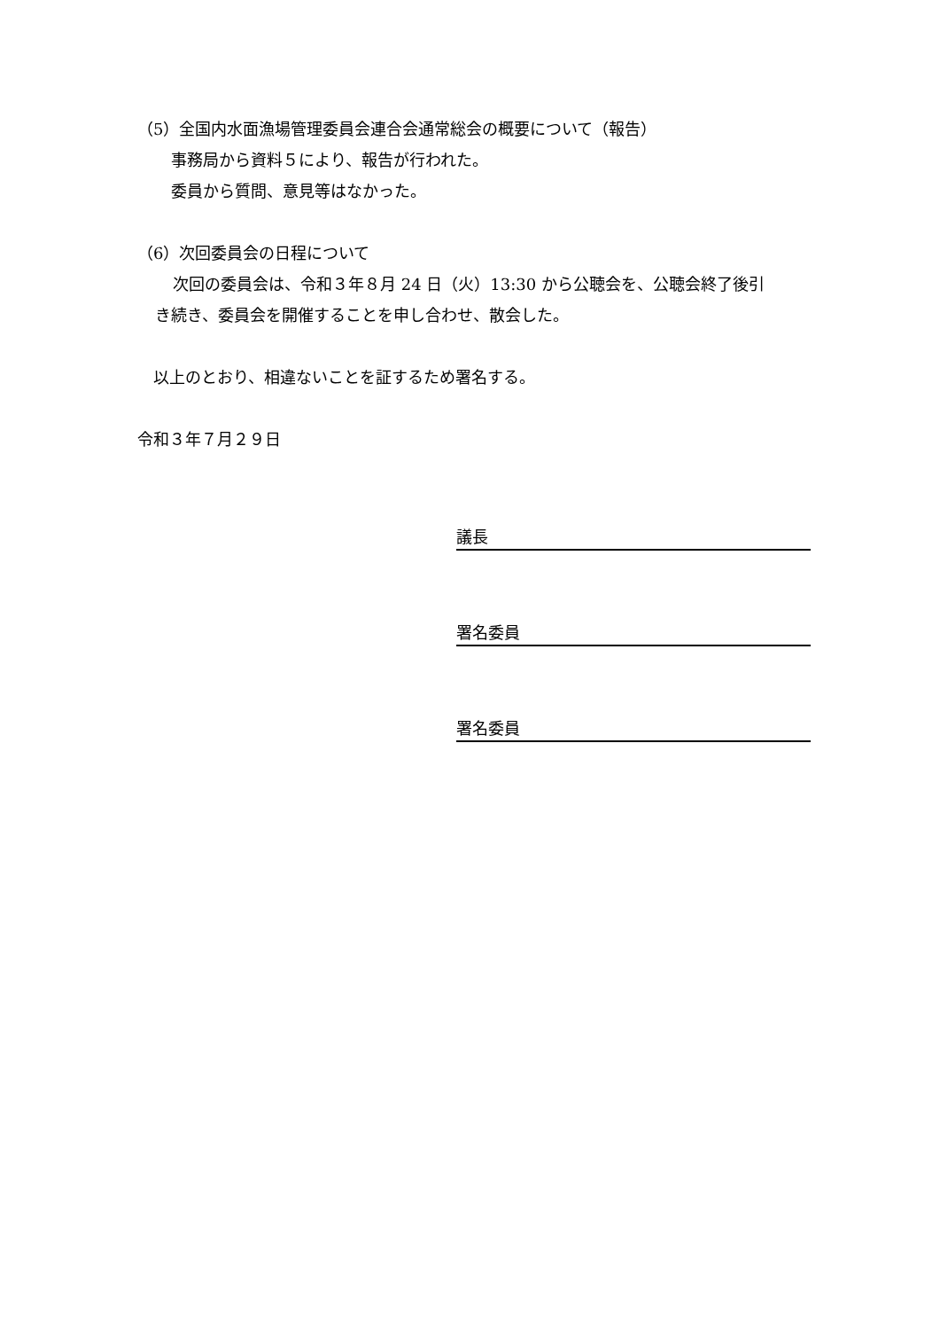（5）全国内水面漁場管理委員会連合会通常総会の概要について（報告）
事務局から資料５により、報告が行われた。
委員から質問、意見等はなかった。
（6）次回委員会の日程について
次回の委員会は、令和３年８月 24 日（火）13:30 から公聴会を、公聴会終了後引
き続き、委員会を開催することを申し合わせ、散会した。
以上のとおり、相違ないことを証するため署名する。
令和３年７月２９日
議長
署名委員
署名委員